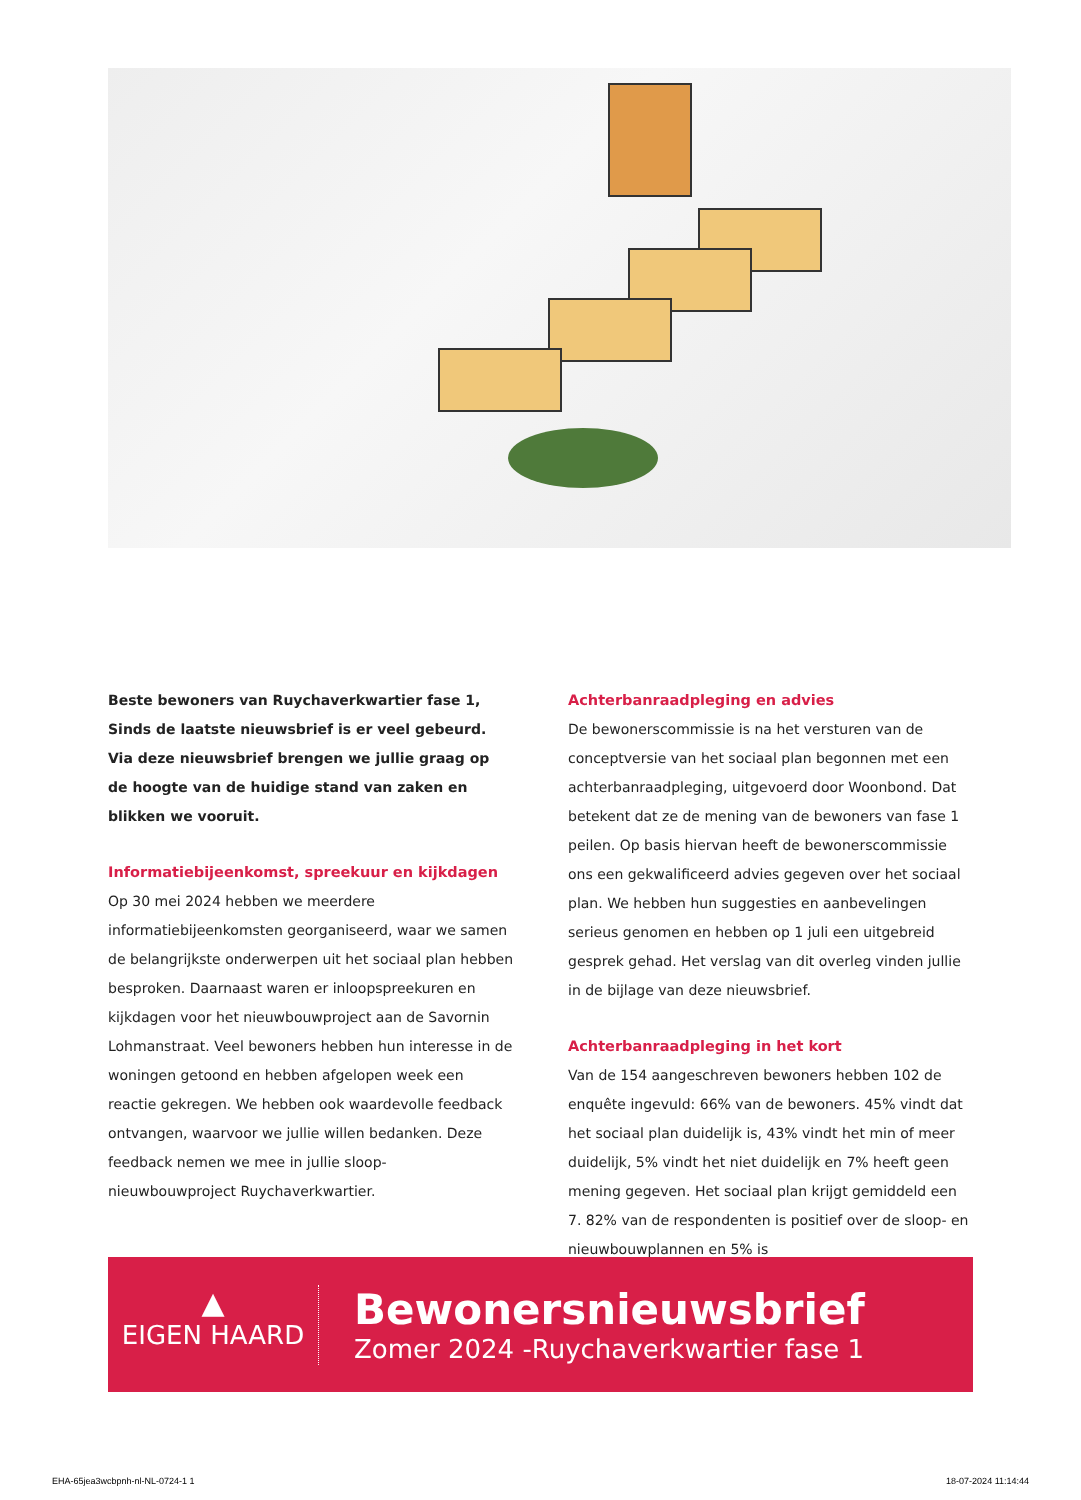Beste bewoners van Ruychaverkwartier fase 1,
Sinds de laatste nieuwsbrief is er veel gebeurd. Via deze nieuwsbrief brengen we jullie graag op de hoogte van de huidige stand van zaken en blikken we vooruit.
Informatiebijeenkomst, spreekuur en kijkdagen
Op 30 mei 2024 hebben we meerdere informatiebijeenkomsten georganiseerd, waar we samen de belangrijkste onderwerpen uit het sociaal plan hebben besproken. Daarnaast waren er inloopspreekuren en kijkdagen voor het nieuwbouwproject aan de Savornin Lohmanstraat. Veel bewoners hebben hun interesse in de woningen getoond en hebben afgelopen week een reactie gekregen. We hebben ook waardevolle feedback ontvangen, waarvoor we jullie willen bedanken. Deze feedback nemen we mee in jullie sloop-nieuwbouwproject Ruychaverkwartier.
Achterbanraadpleging en advies
De bewonerscommissie is na het versturen van de conceptversie van het sociaal plan begonnen met een achterbanraadpleging, uitgevoerd door Woonbond. Dat betekent dat ze de mening van de bewoners van fase 1 peilen. Op basis hiervan heeft de bewonerscommissie ons een gekwalificeerd advies gegeven over het sociaal plan. We hebben hun suggesties en aanbevelingen serieus genomen en hebben op 1 juli een uitgebreid gesprek gehad. Het verslag van dit overleg vinden jullie in de bijlage van deze nieuwsbrief.
Achterbanraadpleging in het kort
Van de 154 aangeschreven bewoners hebben 102 de enquête ingevuld: 66% van de bewoners. 45% vindt dat het sociaal plan duidelijk is, 43% vindt het min of meer duidelijk, 5% vindt het niet duidelijk en 7% heeft geen mening gegeven. Het sociaal plan krijgt gemiddeld een 7. 82% van de respondenten is positief over de sloop- en nieuwbouwplannen en 5% is
▲
EIGEN HAARD
Bewonersnieuwsbrief
Zomer 2024 -Ruychaverkwartier fase 1
EHA-65jea3wcbpnh-nl-NL-0724-1 1
18-07-2024 11:14:44